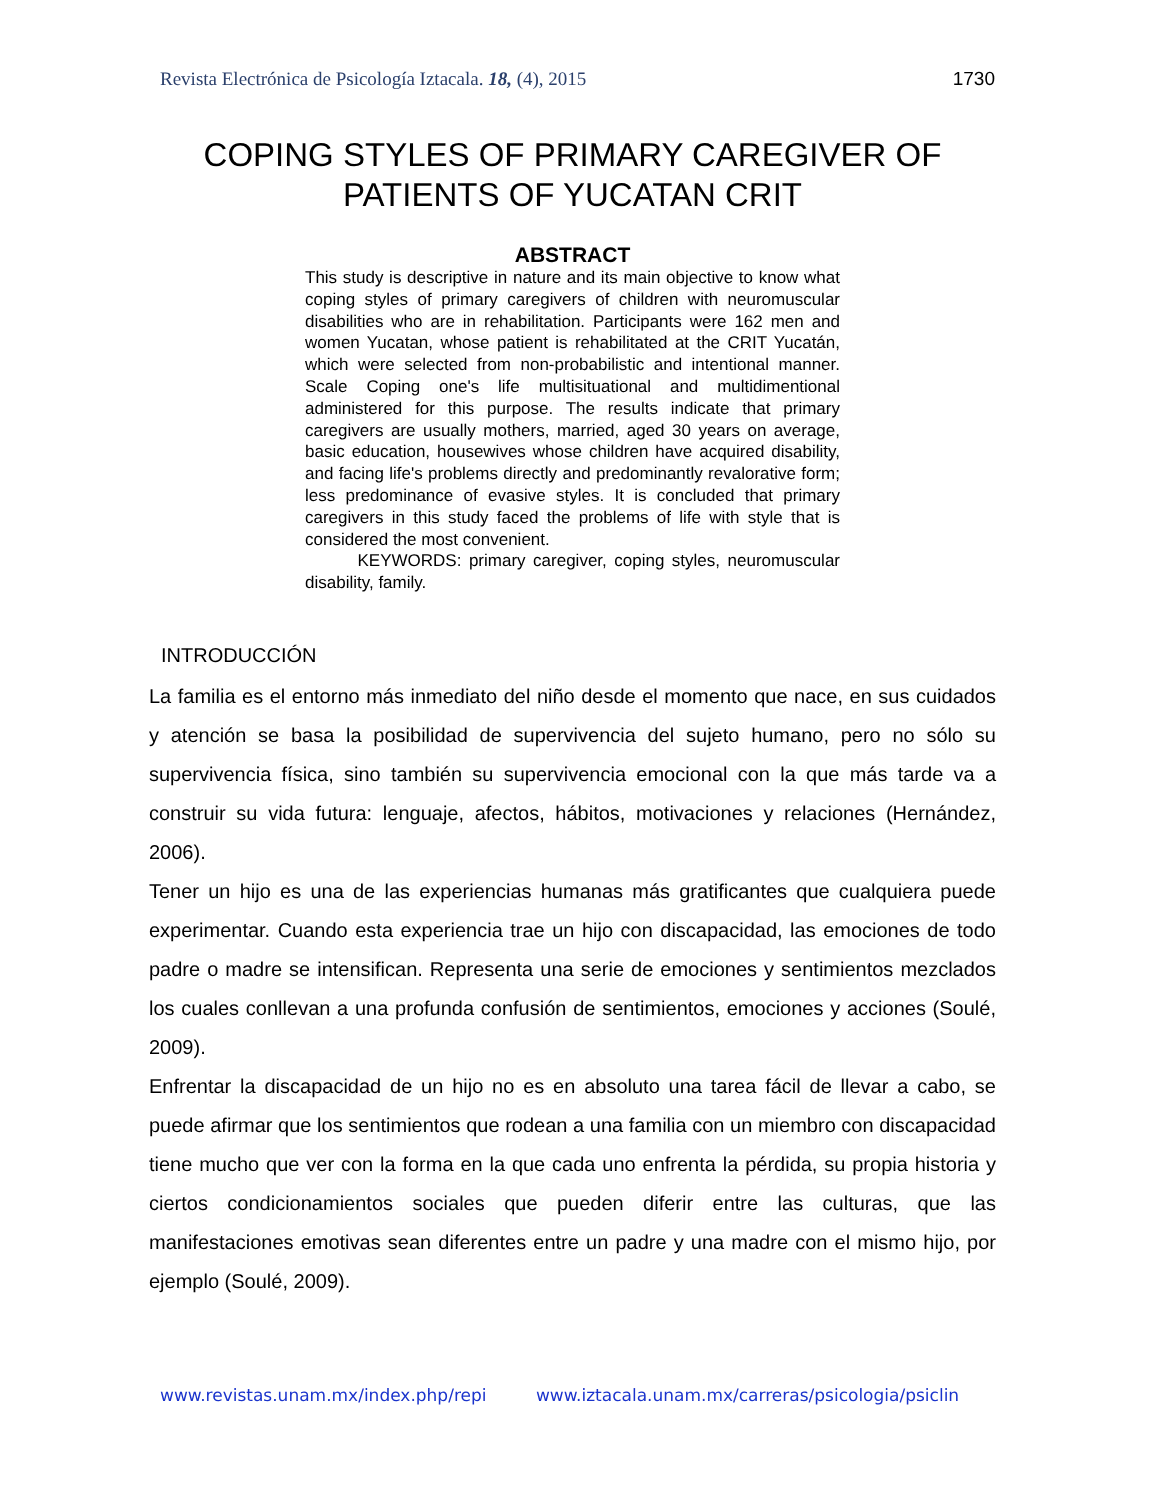Revista Electrónica de Psicología Iztacala. 18, (4), 2015 1730
COPING STYLES OF PRIMARY CAREGIVER OF PATIENTS OF YUCATAN CRIT
ABSTRACT
This study is descriptive in nature and its main objective to know what coping styles of primary caregivers of children with neuromuscular disabilities who are in rehabilitation. Participants were 162 men and women Yucatan, whose patient is rehabilitated at the CRIT Yucatán, which were selected from non-probabilistic and intentional manner. Scale Coping one's life multisituational and multidimentional administered for this purpose. The results indicate that primary caregivers are usually mothers, married, aged 30 years on average, basic education, housewives whose children have acquired disability, and facing life's problems directly and predominantly revalorative form; less predominance of evasive styles. It is concluded that primary caregivers in this study faced the problems of life with style that is considered the most convenient.
KEYWORDS: primary caregiver, coping styles, neuromuscular disability, family.
INTRODUCCIÓN
La familia es el entorno más inmediato del niño desde el momento que nace, en sus cuidados y atención se basa la posibilidad de supervivencia del sujeto humano, pero no sólo su supervivencia física, sino también su supervivencia emocional con la que más tarde va a construir su vida futura: lenguaje, afectos, hábitos, motivaciones y relaciones (Hernández, 2006).
Tener un hijo es una de las experiencias humanas más gratificantes que cualquiera puede experimentar. Cuando esta experiencia trae un hijo con discapacidad, las emociones de todo padre o madre se intensifican. Representa una serie de emociones y sentimientos mezclados los cuales conllevan a una profunda confusión de sentimientos, emociones y acciones (Soulé, 2009).
Enfrentar la discapacidad de un hijo no es en absoluto una tarea fácil de llevar a cabo, se puede afirmar que los sentimientos que rodean a una familia con un miembro con discapacidad tiene mucho que ver con la forma en la que cada uno enfrenta la pérdida, su propia historia y ciertos condicionamientos sociales que pueden diferir entre las culturas, que las manifestaciones emotivas sean diferentes entre un padre y una madre con el mismo hijo, por ejemplo (Soulé, 2009).
www.revistas.unam.mx/index.php/repi www.iztacala.unam.mx/carreras/psicologia/psiclin